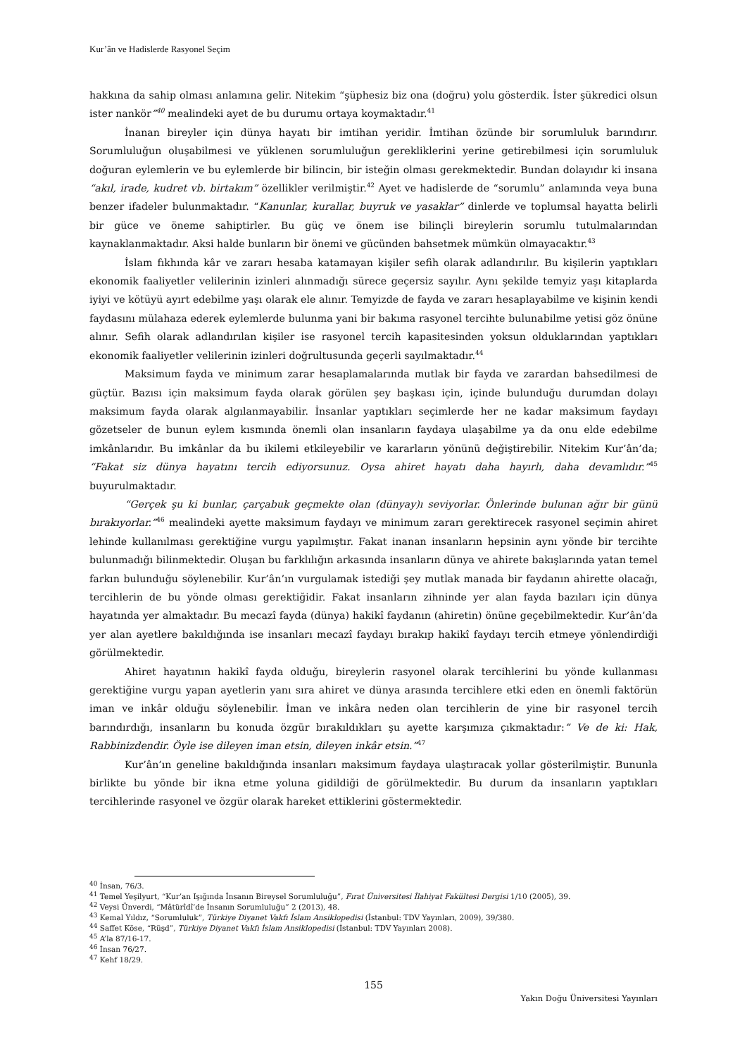Kur’ân ve Hadislerde Rasyonel Seçim
hakkına da sahip olması anlamına gelir. Nitekim “şüphesiz biz ona (doğru) yolu gösterdik. İster şükredici olsun ister nankör”<sup>40</sup> mealindeki ayet de bu durumu ortaya koymaktadır.<sup>41</sup>
İnanan bireyler için dünya hayatı bir imtihan yeridir. İmtihan özünde bir sorumluluk barındırır. Sorumluluğun oluşabilmesi ve yüklenen sorumluluğun gerekliklerini yerine getirebilmesi için sorumluluk doğuran eylemlerin ve bu eylemlerde bir bilincin, bir isteğin olması gerekmektedir. Bundan dolayıdır ki insana “akıl, irade, kudret vb. birtakım” özellikler verilmiştir.<sup>42</sup> Ayet ve hadislerde de “sorumlu” anlamında veya buna benzer ifadeler bulunmaktadır. “Kanunlar, kurallar, buyruk ve yasaklar” dinlerde ve toplumsal hayatta belirli bir güce ve öneme sahiptirler. Bu güç ve önem ise bilinçli bireylerin sorumlu tutulmalarından kaynaklanmaktadır. Aksi halde bunların bir önemi ve gücünden bahsetmek mümkün olmayacaktır.<sup>43</sup>
İslam fıkhında kâr ve zararı hesaba katamayan kişiler sefih olarak adlandırılır. Bu kişilerin yaptıkları ekonomik faaliyetler velilerinin izinleri alınmadığı sürece geçersiz sayılır. Aynı şekilde temyiz yaşı kitaplarda iyiyi ve kötüyü ayırt edebilme yaşı olarak ele alınır. Temyizde de fayda ve zararı hesaplayabilme ve kişinin kendi faydasını mülahaza ederek eylemlerde bulunma yani bir bakıma rasyonel tercihte bulunabilme yetisi göz önüne alınır. Sefih olarak adlandırılan kişiler ise rasyonel tercih kapasitesinden yoksun olduklarından yaptıkları ekonomik faaliyetler velilerinin izinleri doğrultusunda geçerli sayılmaktadır.<sup>44</sup>
Maksimum fayda ve minimum zarar hesaplamalarında mutlak bir fayda ve zarardan bahsedilmesi de güçtür. Bazısı için maksimum fayda olarak görülen şey başkası için, içinde bulunduğu durumdan dolayı maksimum fayda olarak algılanmayabilir. İnsanlar yaptıkları seçimlerde her ne kadar maksimum faydayı gözetseler de bunun eylem kısmında önemli olan insanların faydaya ulaşabilme ya da onu elde edebilme imkânlarıdır. Bu imkânlar da bu ikilemi etkileyebilir ve kararların yönünü değiştirebilir. Nitekim Kur’ân’da; “Fakat siz dünya hayatını tercih ediyorsunuz. Oysa ahiret hayatı daha hayırlı, daha devamlıdır.”<sup>45</sup> buyurulmaktadır.
“Gerçek şu ki bunlar, çarçabuk geçmekte olan (dünyay)ı seviyorlar. Önlerinde bulunan ağır bir günü bırakıyorlar.”<sup>46</sup> mealindeki ayette maksimum faydayı ve minimum zararı gerektirecek rasyonel seçimin ahiret lehinde kullanılması gerektiğine vurgu yapılmıştır. Fakat inanan insanların hepsinin aynı yönde bir tercihte bulunmadığı bilinmektedir. Oluşan bu farklılığın arkasında insanların dünya ve ahirete bakışlarında yatan temel farkın bulunduğu söylenebilir. Kur’ân’ın vurgulamak istediği şey mutlak manada bir faydanın ahirette olacağı, tercihlerin de bu yönde olması gerektiğidir. Fakat insanların zihninde yer alan fayda bazıları için dünya hayatında yer almaktadır. Bu mecazî fayda (dünya) hakikî faydanın (ahiretin) önüne geçebilmektedir. Kur’ân’da yer alan ayetlere bakıldığında ise insanları mecazî faydayı bırakıp hakikî faydayı tercih etmeye yönlendirdiği görülmektedir.
Ahiret hayatının hakikî fayda olduğu, bireylerin rasyonel olarak tercihlerini bu yönde kullanması gerektiğine vurgu yapan ayetlerin yanı sıra ahiret ve dünya arasında tercihlere etki eden en önemli faktörün iman ve inkâr olduğu söylenebilir. İman ve inkâra neden olan tercihlerin de yine bir rasyonel tercih barındırdığı, insanların bu konuda özgür bırakıldıkları şu ayette karşımıza çıkmaktadır:” Ve de ki: Hak, Rabbinizdendir. Öyle ise dileyen iman etsin, dileyen inkâr etsin.”<sup>47</sup>
Kur’ân’ın geneline bakıldığında insanları maksimum faydaya ulaştıracak yollar gösterilmiştir. Bununla birlikte bu yönde bir ikna etme yoluna gidildiği de görülmektedir. Bu durum da insanların yaptıkları tercihlerinde rasyonel ve özgür olarak hareket ettiklerini göstermektedir.
<sup>40</sup> İnsan, 76/3.
<sup>41</sup> Temel Yeşilyurt, “Kur’an Işığında İnsanın Bireysel Sorumluluğu”, Fırat Üniversitesi İlahiyat Fakültesi Dergisi 1/10 (2005), 39.
<sup>42</sup> Veysi Ünverdi, “Mâtürîdî’de İnsanın Sorumluluğu” 2 (2013), 48.
<sup>43</sup> Kemal Yıldız, “Sorumluluk”, Türkiye Diyanet Vakfı İslam Ansiklopedisi (İstanbul: TDV Yayınları, 2009), 39/380.
<sup>44</sup> Saffet Köse, “Rüşd”, Türkiye Diyanet Vakfı İslam Ansiklopedisi (İstanbul: TDV Yayınları 2008).
<sup>45</sup> A’la 87/16-17.
<sup>46</sup> İnsan 76/27.
<sup>47</sup> Kehf 18/29.
155
Yakın Doğu Üniversitesi Yayınları